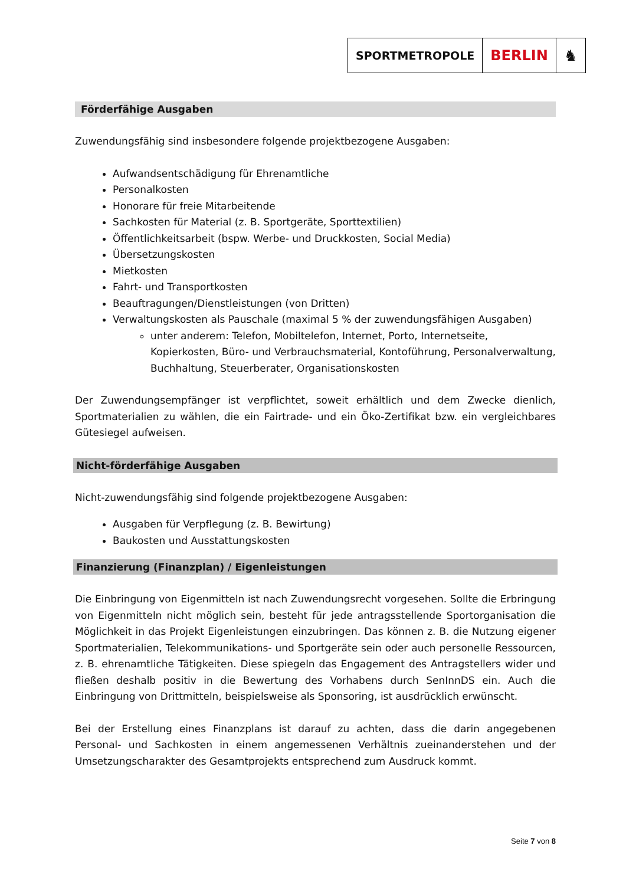SPORTMETROPOLE
BERLIN ♞
Förderfähige Ausgaben
Zuwendungsfähig sind insbesondere folgende projektbezogene Ausgaben:
Aufwandsentschädigung für Ehrenamtliche
Personalkosten
Honorare für freie Mitarbeitende
Sachkosten für Material (z. B. Sportgeräte, Sporttextilien)
Öffentlichkeitsarbeit (bspw. Werbe- und Druckkosten, Social Media)
Übersetzungskosten
Mietkosten
Fahrt- und Transportkosten
Beauftragungen/Dienstleistungen (von Dritten)
Verwaltungskosten als Pauschale (maximal 5 % der zuwendungsfähigen Ausgaben)
unter anderem: Telefon, Mobiltelefon, Internet, Porto, Internetseite, Kopierkosten, Büro- und Verbrauchsmaterial, Kontoführung, Personalverwaltung, Buchhaltung, Steuerberater, Organisationskosten
Der Zuwendungsempfänger ist verpflichtet, soweit erhältlich und dem Zwecke dienlich, Sportmaterialien zu wählen, die ein Fairtrade- und ein Öko-Zertifikat bzw. ein vergleichbares Gütesiegel aufweisen.
Nicht-förderfähige Ausgaben
Nicht-zuwendungsfähig sind folgende projektbezogene Ausgaben:
Ausgaben für Verpflegung (z. B. Bewirtung)
Baukosten und Ausstattungskosten
Finanzierung (Finanzplan) / Eigenleistungen
Die Einbringung von Eigenmitteln ist nach Zuwendungsrecht vorgesehen. Sollte die Erbringung von Eigenmitteln nicht möglich sein, besteht für jede antragsstellende Sportorganisation die Möglichkeit in das Projekt Eigenleistungen einzubringen. Das können z. B. die Nutzung eigener Sportmaterialien, Telekommunikations- und Sportgeräte sein oder auch personelle Ressourcen, z. B. ehrenamtliche Tätigkeiten. Diese spiegeln das Engagement des Antragstellers wider und fließen deshalb positiv in die Bewertung des Vorhabens durch SenInnDS ein. Auch die Einbringung von Drittmitteln, beispielsweise als Sponsoring, ist ausdrücklich erwünscht.
Bei der Erstellung eines Finanzplans ist darauf zu achten, dass die darin angegebenen Personal- und Sachkosten in einem angemessenen Verhältnis zueinanderstehen und der Umsetzungscharakter des Gesamtprojekts entsprechend zum Ausdruck kommt.
Seite 7 von 8